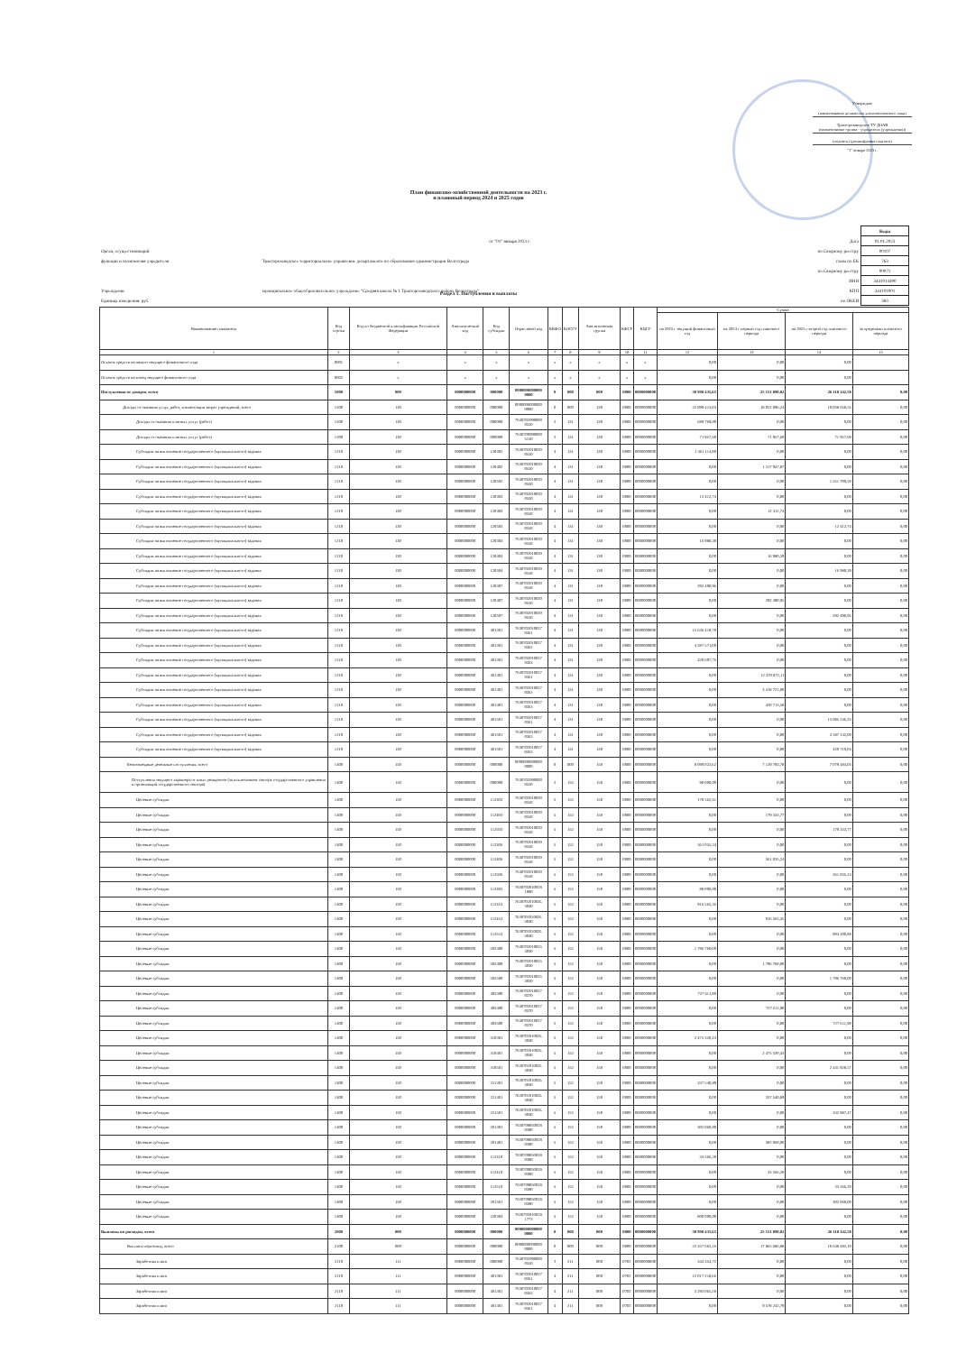Утверждаю
(наименование должности уполномоченного лица)
Тракторозаводское ТУ ДОАВ
(наименование органа - учредителя (учреждения))
(подпись) (расшифровка подписи)
"1" января 2023 г.
План финансово-хозяйственной деятельности на 2023 г.
и плановый период 2024 и 2025 годов
| | | | Коды |
| | от "01" января 2023 г. | Дата | 01.01.2023 |
| Орган, осуществляющий | | по Сводному реестру | 00107 |
| функции и полномочия учредителя | Тракторозаводское территориальное управление департамента по образованию администрации Волгограда | глава по БК | 763 |
| | | по Сводному реестру | 00071 |
| | | ИНН | 3441014490 |
| Учреждение | муниципальное общеобразовательное учреждение "Средняя школа № 1 Тракторозаводского района Волгограда" | КПП | 344101001 |
| Единица измерения: руб. | | по ОКЕИ | 383 |
Раздел 1. Поступления и выплаты
| Наименование показателя | Код строки | Код по бюджетной классификации Российской Федерации | Аналитический код | Код субсидии | Отраслевой код | КВФО | КОСГУ | Аналитическая группа | КФСР | КЦСР | Сумма | | | |
| --- | --- | --- | --- | --- | --- | --- | --- | --- | --- | --- | --- | --- | --- | --- |
| | | | | | | | | | | | на 2023 г текущий финансовый год | на 2024 г первый год планового периода | на 2025 г второй год планового периода | за пределами планового периода |
| 1 | 2 | 3 | 4 | 5 | 6 | 7 | 8 | 9 | 10 | 11 | 12 | 13 | 14 | 15 |
| Остаток средств на начало текущего финансового года | 0001 | x | x | x | x | x | x | x | x | x | 0,00 | 0,00 | 0,00 | |
| Остаток средств на конец текущего финансового года | 0002 | x | x | x | x | x | x | x | x | x | 0,00 | 0,00 | 0,00 | |
| Поступления от доходов, всего | 1000 | 000 | 0000000000 | 000000 | 0000000000000 0000 | 0 | 000 | 000 | 0000 | 0000000000 | 30 998 435,65 | 25 151 890,02 | 26 118 142,58 | 0,00 |
| Доходы от оказания услуг, работ, компенсации затрат учреждений, всего | 1200 | 130 | 0000000000 | 000000 | 0000000000000 0000 | 0 | 000 | 130 | 0000 | 0000000000 | 22 899 413,03 | 18 022 096,24 | 19 038 658,55 | 0,00 |
| Доходы от оказания платных услуг (работ) | 1200 | 130 | 0000000000 | 000000 | 7630702990000 0550 | 2 | 131 | 130 | 0000 | 0000000000 | 689 769,00 | 0,00 | 0,00 | 0,00 |
| Доходы от оказания платных услуг (работ) | 1200 | 130 | 0000000000 | 000000 | 7630709990000 5150 | 2 | 131 | 130 | 0000 | 0000000000 | 71 957,60 | 71 957,60 | 71 957,60 | 0,00 |
| Субсидии на выполнение государственного (муниципального) задания | 1210 | 130 | 0000000000 | 120302 | 7630702010020 0550 | 4 | 131 | 130 | 0000 | 0000000000 | 1 461 114,90 | 0,00 | 0,00 | 0,00 |
| Субсидии на выполнение государственного (муниципального) задания | 1210 | 130 | 0000000000 | 120402 | 7630702010020 0550 | 4 | 131 | 130 | 0000 | 0000000000 | 0,00 | 1 317 947,87 | 0,00 | 0,00 |
| Субсидии на выполнение государственного (муниципального) задания | 1210 | 130 | 0000000000 | 120502 | 7630702010020 0550 | 4 | 131 | 130 | 0000 | 0000000000 | 0,00 | 0,00 | 1 551 709,50 | 0,00 |
| Субсидии на выполнение государственного (муниципального) задания | 1210 | 130 | 0000000000 | 120303 | 7630702010020 0550 | 4 | 131 | 130 | 0000 | 0000000000 | 12 412,74 | 0,00 | 0,00 | 0,00 |
| Субсидии на выполнение государственного (муниципального) задания | 1210 | 130 | 0000000000 | 120403 | 7630702010020 0550 | 4 | 131 | 130 | 0000 | 0000000000 | 0,00 | 12 412,74 | 0,00 | 0,00 |
| Субсидии на выполнение государственного (муниципального) задания | 1210 | 130 | 0000000000 | 120503 | 7630702010020 0550 | 4 | 131 | 130 | 0000 | 0000000000 | 0,00 | 0,00 | 12 412,74 | 0,00 |
| Субсидии на выполнение государственного (муниципального) задания | 1210 | 130 | 0000000000 | 120304 | 7630702010020 0550 | 4 | 131 | 130 | 0000 | 0000000000 | 16 980,39 | 0,00 | 0,00 | 0,00 |
| Субсидии на выполнение государственного (муниципального) задания | 1210 | 130 | 0000000000 | 120404 | 7630702010020 0550 | 4 | 131 | 130 | 0000 | 0000000000 | 0,00 | 16 980,39 | 0,00 | 0,00 |
| Субсидии на выполнение государственного (муниципального) задания | 1210 | 130 | 0000000000 | 120504 | 7630702010020 0550 | 4 | 131 | 130 | 0000 | 0000000000 | 0,00 | 0,00 | 16 980,39 | 0,00 |
| Субсидии на выполнение государственного (муниципального) задания | 1210 | 130 | 0000000000 | 120307 | 7630702010020 0550 | 4 | 131 | 130 | 0000 | 0000000000 | 292 490,95 | 0,00 | 0,00 | 0,00 |
| Субсидии на выполнение государственного (муниципального) задания | 1210 | 130 | 0000000000 | 120407 | 7630702010020 0550 | 4 | 131 | 130 | 0000 | 0000000000 | 0,00 | 292 490,95 | 0,00 | 0,00 |
| Субсидии на выполнение государственного (муниципального) задания | 1210 | 130 | 0000000000 | 120507 | 7630702010020 0550 | 4 | 131 | 130 | 0000 | 0000000000 | 0,00 | 0,00 | 292 490,95 | 0,00 |
| Субсидии на выполнение государственного (муниципального) задания | 1210 | 130 | 0000000000 | 401301 | 7630702010027 0361 | 4 | 131 | 130 | 0000 | 0000000000 | 15 646 418,70 | 0,00 | 0,00 | 0,00 |
| Субсидии на выполнение государственного (муниципального) задания | 1210 | 130 | 0000000000 | 401301 | 7630702010027 0362 | 4 | 131 | 130 | 0000 | 0000000000 | 4 287 571,00 | 0,00 | 0,00 | 0,00 |
| Субсидии на выполнение государственного (муниципального) задания | 1210 | 130 | 0000000000 | 401301 | 7630702010027 0363 | 4 | 131 | 130 | 0000 | 0000000000 | 420 697,75 | 0,00 | 0,00 | 0,00 |
| Субсидии на выполнение государственного (муниципального) задания | 1210 | 130 | 0000000000 | 401401 | 7630702010027 0361 | 4 | 131 | 130 | 0000 | 0000000000 | 0,00 | 12 470 872,11 | 0,00 | 0,00 |
| Субсидии на выполнение государственного (муниципального) задания | 1210 | 130 | 0000000000 | 401401 | 7630702010027 0362 | 4 | 131 | 130 | 0000 | 0000000000 | 0,00 | 3 418 721,00 | 0,00 | 0,00 |
| Субсидии на выполнение государственного (муниципального) задания | 1210 | 130 | 0000000000 | 401401 | 7630702010027 0363 | 4 | 131 | 130 | 0000 | 0000000000 | 0,00 | 420 713,58 | 0,00 | 0,00 |
| Субсидии на выполнение государственного (муниципального) задания | 1210 | 130 | 0000000000 | 401501 | 7630702010027 0361 | 4 | 131 | 130 | 0000 | 0000000000 | 0,00 | 0,00 | 13 085 246,33 | 0,00 |
| Субсидии на выполнение государственного (муниципального) задания | 1210 | 130 | 0000000000 | 401501 | 7630702010027 0362 | 4 | 131 | 130 | 0000 | 0000000000 | 0,00 | 0,00 | 3 587 142,00 | 0,00 |
| Субсидии на выполнение государственного (муниципального) задания | 1210 | 130 | 0000000000 | 401501 | 7630702010027 0363 | 4 | 131 | 130 | 0000 | 0000000000 | 0,00 | 0,00 | 420 719,04 | 0,00 |
| Безвозмездные денежные поступления, всего | 1400 | 150 | 0000000000 | 000000 | 0000000000000 0000 | 0 | 000 | 150 | 0000 | 0000000000 | 8 099 022,62 | 7 129 793,78 | 7 079 484,03 | 0,00 |
| Поступления текущего характера от иных резидентов (за исключением сектора государственного управления и организаций государственного сектора) | 1400 | 150 | 0000000000 | 000000 | 7630702990000 0550 | 2 | 155 | 150 | 0000 | 0000000000 | 90 000,00 | 0,00 | 0,00 | 0,00 |
| Целевые субсидии | 1400 | 150 | 0000000000 | 112303 | 7630702010020 0550 | 5 | 152 | 150 | 0000 | 0000000000 | 178 562,61 | 0,00 | 0,00 | 0,00 |
| Целевые субсидии | 1400 | 150 | 0000000000 | 112403 | 7630702010020 0550 | 5 | 152 | 150 | 0000 | 0000000000 | 0,00 | 179 333,77 | 0,00 | 0,00 |
| Целевые субсидии | 1400 | 150 | 0000000000 | 112503 | 7630702010020 0550 | 5 | 152 | 150 | 0000 | 0000000000 | 0,00 | 0,00 | 179 333,77 | 0,00 |
| Целевые субсидии | 1400 | 150 | 0000000000 | 112306 | 7630702010020 0550 | 5 | 152 | 150 | 0000 | 0000000000 | 361 035,24 | 0,00 | 0,00 | 0,00 |
| Целевые субсидии | 1400 | 150 | 0000000000 | 112406 | 7630702010020 0550 | 5 | 152 | 150 | 0000 | 0000000000 | 0,00 | 361 035,24 | 0,00 | 0,00 |
| Целевые субсидии | 1400 | 150 | 0000000000 | 112506 | 7630702010020 0550 | 5 | 152 | 150 | 0000 | 0000000000 | 0,00 | 0,00 | 361 035,24 | 0,00 |
| Целевые субсидии | 1400 | 150 | 0000000000 | 112392 | 763070201002S 1890 | 5 | 152 | 150 | 0000 | 0000000000 | 80 000,00 | 0,00 | 0,00 | 0,00 |
| Целевые субсидии | 1400 | 150 | 0000000000 | 112353 | 763070201002L 3040 | 5 | 152 | 150 | 0000 | 0000000000 | 916 565,35 | 0,00 | 0,00 | 0,00 |
| Целевые субсидии | 1400 | 150 | 0000000000 | 112453 | 763070201002L 3040 | 5 | 152 | 150 | 0000 | 0000000000 | 0,00 | 916 565,35 | 0,00 | 0,00 |
| Целевые субсидии | 1400 | 150 | 0000000000 | 112553 | 763070201002L 3040 | 5 | 152 | 150 | 0000 | 0000000000 | 0,00 | 0,00 | 904 200,88 | 0,00 |
| Целевые субсидии | 1400 | 150 | 0000000000 | 502300 | 7630702010025 3030 | 5 | 152 | 150 | 0000 | 0000000000 | 1 796 760,00 | 0,00 | 0,00 | 0,00 |
| Целевые субсидии | 1400 | 150 | 0000000000 | 502400 | 7630702010025 3030 | 5 | 152 | 150 | 0000 | 0000000000 | 0,00 | 1 796 760,00 | 0,00 | 0,00 |
| Целевые субсидии | 1400 | 150 | 0000000000 | 502500 | 7630702010025 3030 | 5 | 152 | 150 | 0000 | 0000000000 | 0,00 | 0,00 | 1 796 760,00 | 0,00 |
| Целевые субсидии | 1400 | 150 | 0000000000 | 403300 | 7630702010027 0370 | 5 | 152 | 150 | 0000 | 0000000000 | 727 611,90 | 0,00 | 0,00 | 0,00 |
| Целевые субсидии | 1400 | 150 | 0000000000 | 403400 | 7630702010027 0370 | 5 | 152 | 150 | 0000 | 0000000000 | 0,00 | 727 611,90 | 0,00 | 0,00 |
| Целевые субсидии | 1400 | 150 | 0000000000 | 403500 | 7630702010027 0370 | 5 | 152 | 150 | 0000 | 0000000000 | 0,00 | 0,00 | 727 611,90 | 0,00 |
| Целевые субсидии | 1400 | 150 | 0000000000 | 310301 | 763070201002L 3040 | 5 | 152 | 150 | 0000 | 0000000000 | 2 475 320,43 | 0,00 | 0,00 | 0,00 |
| Целевые субсидии | 1400 | 150 | 0000000000 | 310401 | 763070201002L 3040 | 5 | 152 | 150 | 0000 | 0000000000 | 0,00 | 2 475 320,43 | 0,00 | 0,00 |
| Целевые субсидии | 1400 | 150 | 0000000000 | 310501 | 763070201002L 3040 | 5 | 152 | 150 | 0000 | 0000000000 | 0,00 | 0,00 | 2 441 928,57 | 0,00 |
| Целевые субсидии | 1400 | 150 | 0000000000 | 221301 | 763070201002L 3040 | 5 | 152 | 150 | 0000 | 0000000000 | 337 540,89 | 0,00 | 0,00 | 0,00 |
| Целевые субсидии | 1400 | 150 | 0000000000 | 221401 | 763070201002L 3040 | 5 | 152 | 150 | 0000 | 0000000000 | 0,00 | 337 540,89 | 0,00 | 0,00 |
| Целевые субсидии | 1400 | 150 | 0000000000 | 221501 | 763070201002L 3040 | 5 | 152 | 150 | 0000 | 0000000000 | 0,00 | 0,00 | 332 987,47 | 0,00 |
| Целевые субсидии | 1400 | 150 | 0000000000 | 201301 | 763070905002S 0390 | 5 | 152 | 150 | 0000 | 0000000000 | 302 060,00 | 0,00 | 0,00 | 0,00 |
| Целевые субсидии | 1400 | 150 | 0000000000 | 201401 | 763070905002S 0390 | 5 | 152 | 150 | 0000 | 0000000000 | 0,00 | 302 060,00 | 0,00 | 0,00 |
| Целевые субсидии | 1400 | 150 | 0000000000 | 112310 | 763070905002S 0390 | 5 | 152 | 150 | 0000 | 0000000000 | 33 566,20 | 0,00 | 0,00 | 0,00 |
| Целевые субсидии | 1400 | 150 | 0000000000 | 112410 | 763070905002S 0390 | 5 | 152 | 150 | 0000 | 0000000000 | 0,00 | 33 566,20 | 0,00 | 0,00 |
| Целевые субсидии | 1400 | 150 | 0000000000 | 112510 | 763070905002S 0390 | 5 | 152 | 150 | 0000 | 0000000000 | 0,00 | 0,00 | 33 566,20 | 0,00 |
| Целевые субсидии | 1400 | 150 | 0000000000 | 201501 | 763070905002S 0390 | 5 | 152 | 150 | 0000 | 0000000000 | 0,00 | 0,00 | 302 060,00 | 0,00 |
| Целевые субсидии | 1400 | 150 | 0000000000 | 220304 | 763070201002S 1773 | 5 | 152 | 150 | 0000 | 0000000000 | 800 000,00 | 0,00 | 0,00 | 0,00 |
| Выплаты по расходам, всего | 2000 | 000 | 0000000000 | 000000 | 0000000000000 0000 | 0 | 000 | 000 | 0000 | 0000000000 | 30 998 435,65 | 25 151 890,02 | 26 118 142,58 | 0,00 |
| Выплаты персоналу, всего | 2100 | 000 | 0000000000 | 000000 | 0000000000000 0000 | 0 | 000 | 000 | 0000 | 0000000000 | 22 357 662,16 | 17 865 686,88 | 18 648 482,10 | 0,00 |
| Заработная плата | 2110 | 111 | 0000000000 | 000000 | 7630702990000 0550 | 2 | 211 | 000 | 0702 | 0000000000 | 344 354,72 | 0,00 | 0,00 | 0,00 |
| Заработная плата | 2110 | 111 | 0000000000 | 401301 | 7630702010027 0361 | 4 | 211 | 000 | 0702 | 0000000000 | 12 017 218,66 | 0,00 | 0,00 | 0,00 |
| Заработная плата | 2110 | 111 | 0000000000 | 401301 | 7630702010027 0362 | 4 | 211 | 000 | 0702 | 0000000000 | 3 293 065,28 | 0,00 | 0,00 | 0,00 |
| Заработная плата | 2110 | 111 | 0000000000 | 401401 | 7630702010027 0361 | 4 | 211 | 000 | 0702 | 0000000000 | 0,00 | 9 578 242,79 | 0,00 | 0,00 |